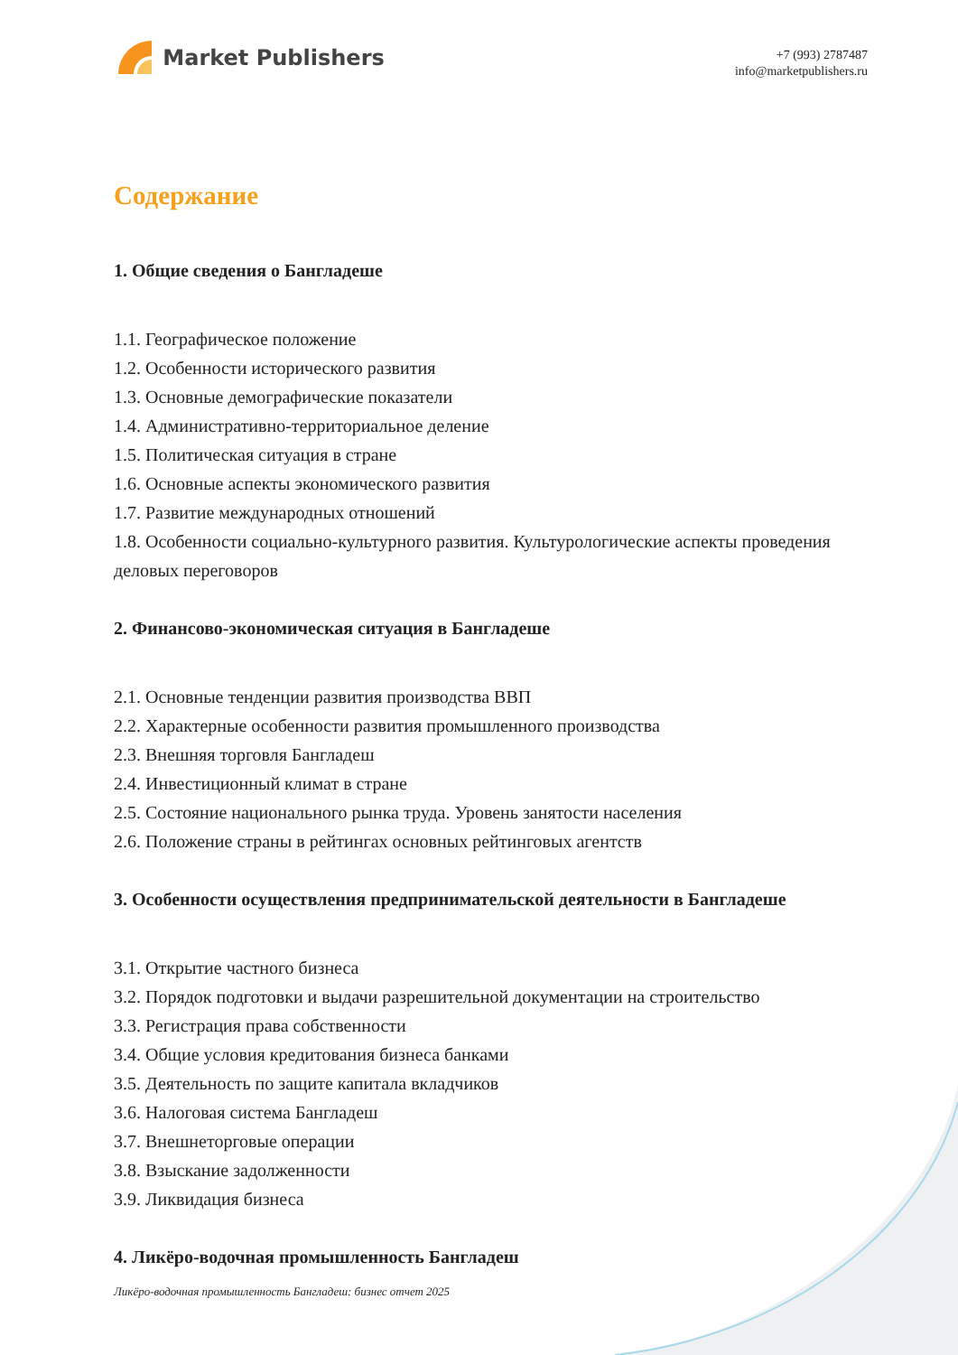Market Publishers
+7 (993) 2787487
info@marketpublishers.ru
Содержание
1. Общие сведения о Бангладеше
1.1. Географическое положение
1.2. Особенности исторического развития
1.3. Основные демографические показатели
1.4. Административно-территориальное деление
1.5. Политическая ситуация в стране
1.6. Основные аспекты экономического развития
1.7. Развитие международных отношений
1.8. Особенности социально-культурного развития. Культурологические аспекты проведения деловых переговоров
2. Финансово-экономическая ситуация в Бангладеше
2.1. Основные тенденции развития производства ВВП
2.2. Характерные особенности развития промышленного производства
2.3. Внешняя торговля Бангладеш
2.4. Инвестиционный климат в стране
2.5. Состояние национального рынка труда. Уровень занятости населения
2.6. Положение страны в рейтингах основных рейтинговых агентств
3. Особенности осуществления предпринимательской деятельности в Бангладеше
3.1. Открытие частного бизнеса
3.2. Порядок подготовки и выдачи разрешительной документации на строительство
3.3. Регистрация права собственности
3.4. Общие условия кредитования бизнеса банками
3.5. Деятельность по защите капитала вкладчиков
3.6. Налоговая система Бангладеш
3.7. Внешнеторговые операции
3.8. Взыскание задолженности
3.9. Ликвидация бизнеса
4. Ликёро-водочная промышленность Бангладеш
Ликёро-водочная промышленность Бангладеш: бизнес отчет 2025